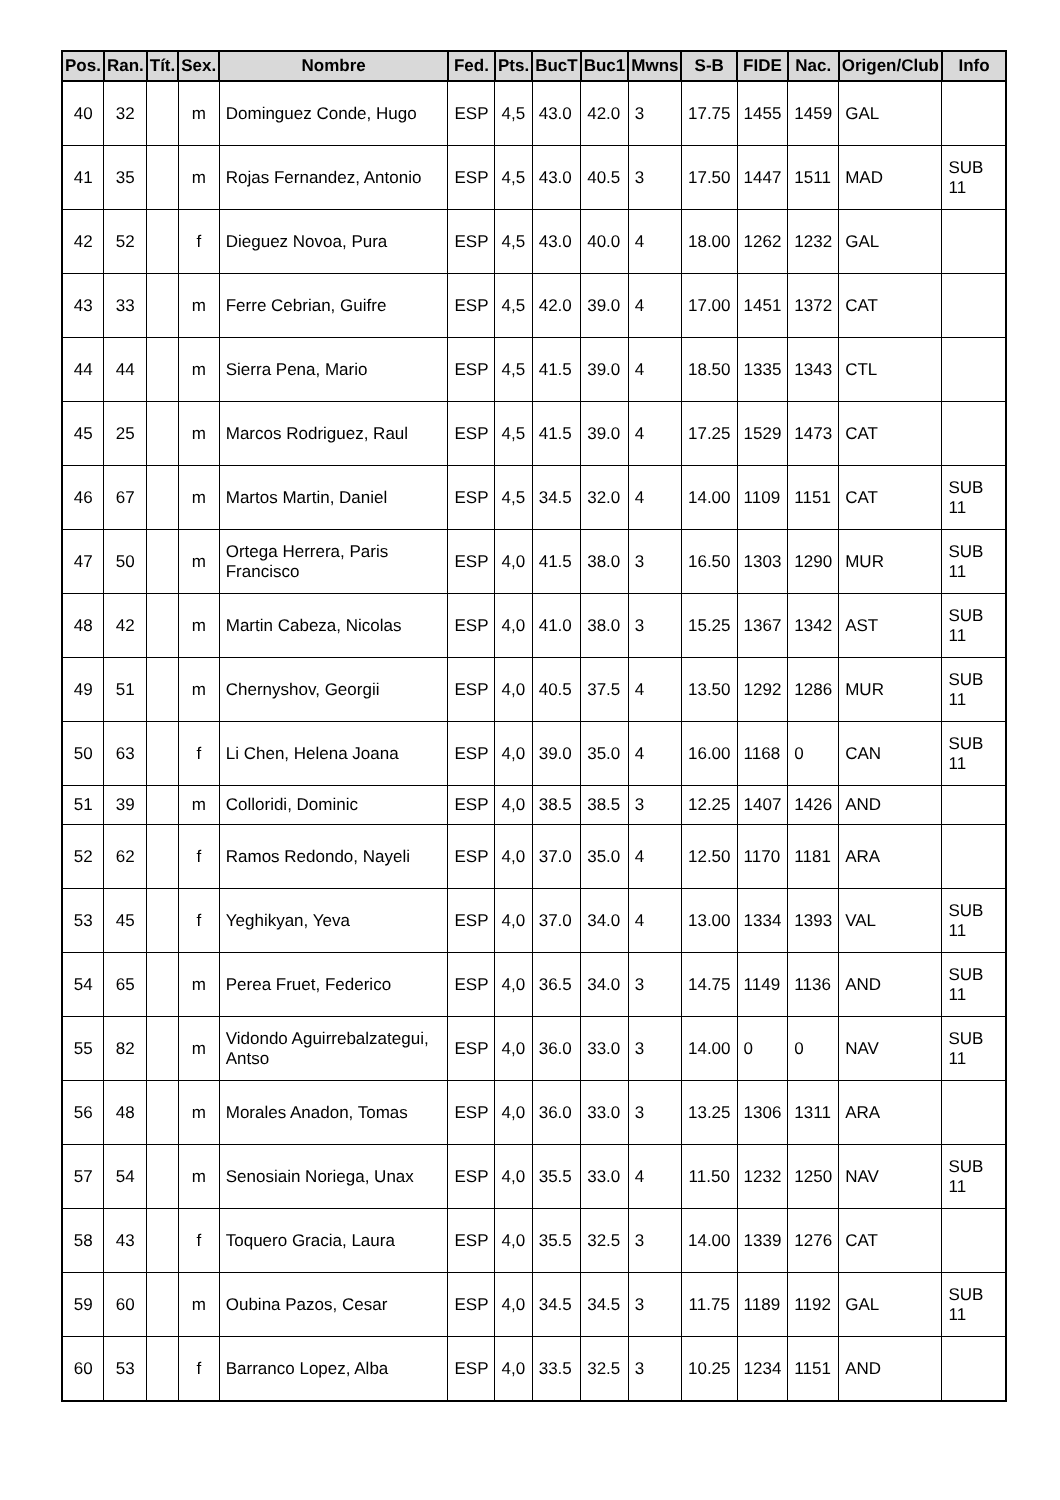| Pos. | Ran. | Tít. | Sex. | Nombre | Fed. | Pts. | BucT | Buc1 | Mwns | S-B | FIDE | Nac. | Origen/Club | Info |
| --- | --- | --- | --- | --- | --- | --- | --- | --- | --- | --- | --- | --- | --- | --- |
| 40 | 32 | | m | Dominguez Conde, Hugo | ESP | 4,5 | 43.0 | 42.0 | 3 | 17.75 | 1455 | 1459 | GAL | |
| 41 | 35 | | m | Rojas Fernandez, Antonio | ESP | 4,5 | 43.0 | 40.5 | 3 | 17.50 | 1447 | 1511 | MAD | SUB 11 |
| 42 | 52 | | f | Dieguez Novoa, Pura | ESP | 4,5 | 43.0 | 40.0 | 4 | 18.00 | 1262 | 1232 | GAL | |
| 43 | 33 | | m | Ferre Cebrian, Guifre | ESP | 4,5 | 42.0 | 39.0 | 4 | 17.00 | 1451 | 1372 | CAT | |
| 44 | 44 | | m | Sierra Pena, Mario | ESP | 4,5 | 41.5 | 39.0 | 4 | 18.50 | 1335 | 1343 | CTL | |
| 45 | 25 | | m | Marcos Rodriguez, Raul | ESP | 4,5 | 41.5 | 39.0 | 4 | 17.25 | 1529 | 1473 | CAT | |
| 46 | 67 | | m | Martos Martin, Daniel | ESP | 4,5 | 34.5 | 32.0 | 4 | 14.00 | 1109 | 1151 | CAT | SUB 11 |
| 47 | 50 | | m | Ortega Herrera, Paris Francisco | ESP | 4,0 | 41.5 | 38.0 | 3 | 16.50 | 1303 | 1290 | MUR | SUB 11 |
| 48 | 42 | | m | Martin Cabeza, Nicolas | ESP | 4,0 | 41.0 | 38.0 | 3 | 15.25 | 1367 | 1342 | AST | SUB 11 |
| 49 | 51 | | m | Chernyshov, Georgii | ESP | 4,0 | 40.5 | 37.5 | 4 | 13.50 | 1292 | 1286 | MUR | SUB 11 |
| 50 | 63 | | f | Li Chen, Helena Joana | ESP | 4,0 | 39.0 | 35.0 | 4 | 16.00 | 1168 | 0 | CAN | SUB 11 |
| 51 | 39 | | m | Colloridi, Dominic | ESP | 4,0 | 38.5 | 38.5 | 3 | 12.25 | 1407 | 1426 | AND | |
| 52 | 62 | | f | Ramos Redondo, Nayeli | ESP | 4,0 | 37.0 | 35.0 | 4 | 12.50 | 1170 | 1181 | ARA | |
| 53 | 45 | | f | Yeghikyan, Yeva | ESP | 4,0 | 37.0 | 34.0 | 4 | 13.00 | 1334 | 1393 | VAL | SUB 11 |
| 54 | 65 | | m | Perea Fruet, Federico | ESP | 4,0 | 36.5 | 34.0 | 3 | 14.75 | 1149 | 1136 | AND | SUB 11 |
| 55 | 82 | | m | Vidondo Aguirrebalzategui, Antso | ESP | 4,0 | 36.0 | 33.0 | 3 | 14.00 | 0 | 0 | NAV | SUB 11 |
| 56 | 48 | | m | Morales Anadon, Tomas | ESP | 4,0 | 36.0 | 33.0 | 3 | 13.25 | 1306 | 1311 | ARA | |
| 57 | 54 | | m | Senosiain Noriega, Unax | ESP | 4,0 | 35.5 | 33.0 | 4 | 11.50 | 1232 | 1250 | NAV | SUB 11 |
| 58 | 43 | | f | Toquero Gracia, Laura | ESP | 4,0 | 35.5 | 32.5 | 3 | 14.00 | 1339 | 1276 | CAT | |
| 59 | 60 | | m | Oubina Pazos, Cesar | ESP | 4,0 | 34.5 | 34.5 | 3 | 11.75 | 1189 | 1192 | GAL | SUB 11 |
| 60 | 53 | | f | Barranco Lopez, Alba | ESP | 4,0 | 33.5 | 32.5 | 3 | 10.25 | 1234 | 1151 | AND | |